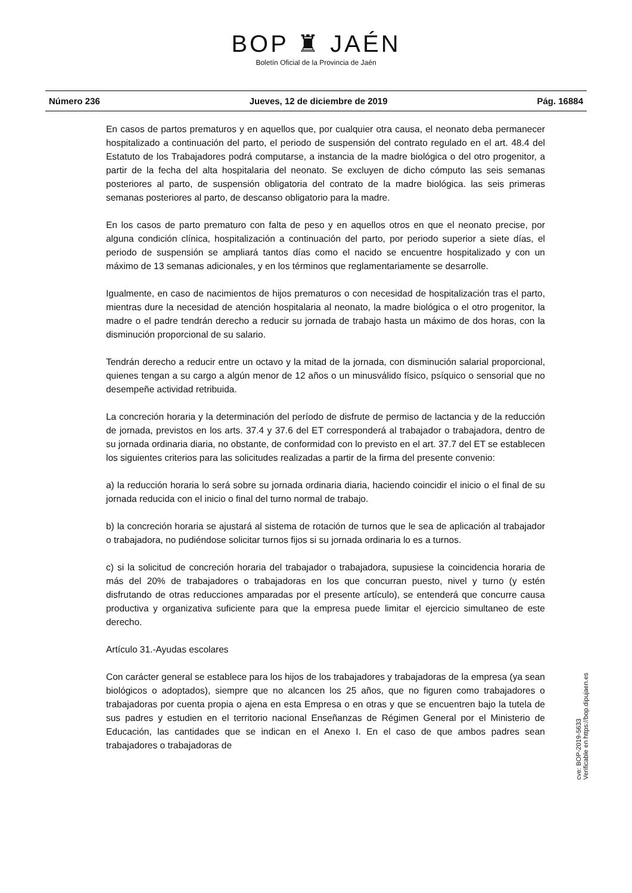BOP ♜ JAÉN
Boletín Oficial de la Provincia de Jaén
Número 236 Jueves, 12 de diciembre de 2019 Pág. 16884
En casos de partos prematuros y en aquellos que, por cualquier otra causa, el neonato deba permanecer hospitalizado a continuación del parto, el periodo de suspensión del contrato regulado en el art. 48.4 del Estatuto de los Trabajadores podrá computarse, a instancia de la madre biológica o del otro progenitor, a partir de la fecha del alta hospitalaria del neonato. Se excluyen de dicho cómputo las seis semanas posteriores al parto, de suspensión obligatoria del contrato de la madre biológica. las seis primeras semanas posteriores al parto, de descanso obligatorio para la madre.
En los casos de parto prematuro con falta de peso y en aquellos otros en que el neonato precise, por alguna condición clínica, hospitalización a continuación del parto, por periodo superior a siete días, el periodo de suspensión se ampliará tantos días como el nacido se encuentre hospitalizado y con un máximo de 13 semanas adicionales, y en los términos que reglamentariamente se desarrolle.
Igualmente, en caso de nacimientos de hijos prematuros o con necesidad de hospitalización tras el parto, mientras dure la necesidad de atención hospitalaria al neonato, la madre biológica o el otro progenitor, la madre o el padre tendrán derecho a reducir su jornada de trabajo hasta un máximo de dos horas, con la disminución proporcional de su salario.
Tendrán derecho a reducir entre un octavo y la mitad de la jornada, con disminución salarial proporcional, quienes tengan a su cargo a algún menor de 12 años o un minusválido físico, psíquico o sensorial que no desempeñe actividad retribuida.
La concreción horaria y la determinación del período de disfrute de permiso de lactancia y de la reducción de jornada, previstos en los arts. 37.4 y 37.6 del ET corresponderá al trabajador o trabajadora, dentro de su jornada ordinaria diaria, no obstante, de conformidad con lo previsto en el art. 37.7 del ET se establecen los siguientes criterios para las solicitudes realizadas a partir de la firma del presente convenio:
a) la reducción horaria lo será sobre su jornada ordinaria diaria, haciendo coincidir el inicio o el final de su jornada reducida con el inicio o final del turno normal de trabajo.
b) la concreción horaria se ajustará al sistema de rotación de turnos que le sea de aplicación al trabajador o trabajadora, no pudiéndose solicitar turnos fijos si su jornada ordinaria lo es a turnos.
c) si la solicitud de concreción horaria del trabajador o trabajadora, supusiese la coincidencia horaria de más del 20% de trabajadores o trabajadoras en los que concurran puesto, nivel y turno (y estén disfrutando de otras reducciones amparadas por el presente artículo), se entenderá que concurre causa productiva y organizativa suficiente para que la empresa puede limitar el ejercicio simultaneo de este derecho.
Artículo 31.-Ayudas escolares
Con carácter general se establece para los hijos de los trabajadores y trabajadoras de la empresa (ya sean biológicos o adoptados), siempre que no alcancen los 25 años, que no figuren como trabajadores o trabajadoras por cuenta propia o ajena en esta Empresa o en otras y que se encuentren bajo la tutela de sus padres y estudien en el territorio nacional Enseñanzas de Régimen General por el Ministerio de Educación, las cantidades que se indican en el Anexo I. En el caso de que ambos padres sean trabajadores o trabajadoras de
cve: BOP-2019-5633
Verificable en https://bop.dipujaen.es